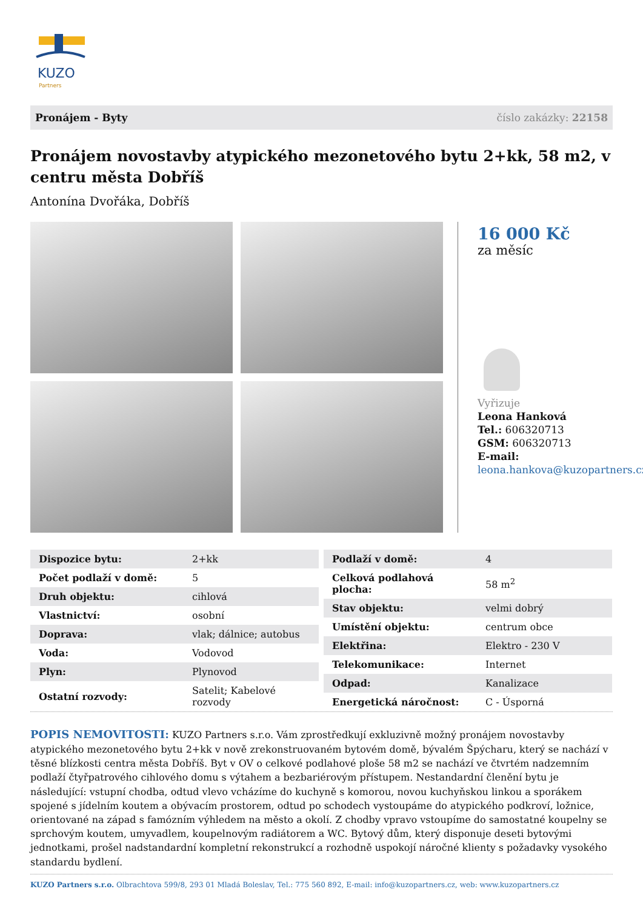KUZO
Partners
Pronájem - Byty číslo zakázky: 22158
Pronájem novostavby atypického mezonetového bytu 2+kk, 58 m2, v centru města Dobříš
Antonína Dvořáka, Dobříš
16 000 Kč
za měsíc
Vyřizuje
Leona Hanková
Tel.: 606320713
GSM: 606320713
E-mail:
leona.hankova@kuzopartners.cz
| Dispozice bytu: | 2+kk |
| Počet podlaží v domě: | 5 |
| Druh objektu: | cihlová |
| Vlastnictví: | osobní |
| Doprava: | vlak; dálnice; autobus |
| Voda: | Vodovod |
| Plyn: | Plynovod |
| Ostatní rozvody: | Satelit; Kabelové rozvody |
| Podlaží v domě: | 4 |
| Celková podlahová plocha: | 58 m<sup>2</sup> |
| Stav objektu: | velmi dobrý |
| Umístění objektu: | centrum obce |
| Elektřina: | Elektro - 230 V |
| Telekomunikace: | Internet |
| Odpad: | Kanalizace |
| Energetická náročnost: | C - Úsporná |
POPIS NEMOVITOSTI: KUZO Partners s.r.o. Vám zprostředkují exkluzivně možný pronájem novostavby atypického mezonetového bytu 2+kk v nově zrekonstruovaném bytovém domě, bývalém Špýcharu, který se nachází v těsné blízkosti centra města Dobříš. Byt v OV o celkové podlahové ploše 58 m2 se nachází ve čtvrtém nadzemním podlaží čtyřpatrového cihlového domu s výtahem a bezbariérovým přístupem. Nestandardní členění bytu je následující: vstupní chodba, odtud vlevo vcházíme do kuchyně s komorou, novou kuchyňskou linkou a sporákem spojené s jídelním koutem a obývacím prostorem, odtud po schodech vystoupáme do atypického podkroví, ložnice, orientované na západ s famózním výhledem na město a okolí. Z chodby vpravo vstoupíme do samostatné koupelny se sprchovým koutem, umyvadlem, koupelnovým radiátorem a WC. Bytový dům, který disponuje deseti bytovými jednotkami, prošel nadstandardní kompletní rekonstrukcí a rozhodně uspokojí náročné klienty s požadavky vysokého standardu bydlení.
KUZO Partners s.r.o. Olbrachtova 599/8, 293 01 Mladá Boleslav, Tel.: 775 560 892, E-mail: info@kuzopartners.cz, web: www.kuzopartners.cz